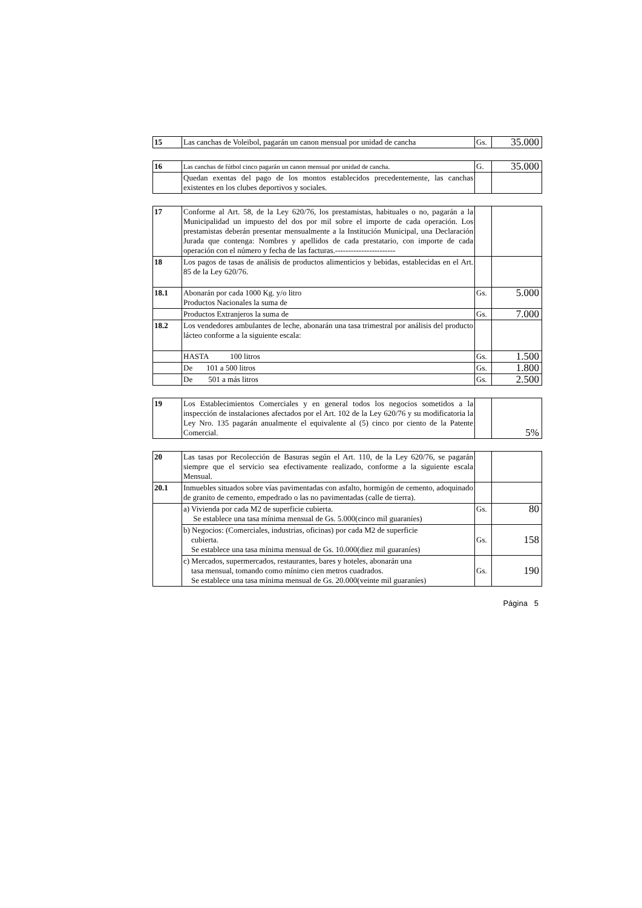| 15 | Las canchas de Voleibol, pagarán un canon mensual por unidad de cancha | Gs. | 35.000 |
| 16 | Las canchas de fútbol cinco pagarán un canon mensual por unidad de cancha. | G. | 35.000 |
| | Quedan exentas del pago de los montos establecidos precedentemente, las canchas existentes en los clubes deportivos y sociales. | | |
| 17 | Conforme al Art. 58, de la Ley 620/76, los prestamistas, habituales o no, pagarán a la Municipalidad un impuesto del dos por mil sobre el importe de cada operación. Los prestamistas deberán presentar mensualmente a la Institución Municipal, una Declaración Jurada que contenga: Nombres y apellidos de cada prestatario, con importe de cada operación con el número y fecha de las facturas.----------------------- | | |
| 18 | Los pagos de tasas de análisis de productos alimenticios y bebidas, establecidas en el Art. 85 de la Ley 620/76. | | |
| 18.1 | Abonarán por cada 1000 Kg. y/o litro Productos Nacionales la suma de | Gs. | 5.000 |
| | Productos Extranjeros la suma de | Gs. | 7.000 |
| 18.2 | Los vendedores ambulantes de leche, abonarán una tasa trimestral por análisis del producto lácteo conforme a la siguiente escala: | | |
| | HASTA 100 litros | Gs. | 1.500 |
| | De 101 a 500 litros | Gs. | 1.800 |
| | De 501 a más litros | Gs. | 2.500 |
| 19 | Los Establecimientos Comerciales y en general todos los negocios sometidos a la inspección de instalaciones afectados por el Art. 102 de la Ley 620/76 y su modificatoria la Ley Nro. 135 pagarán anualmente el equivalente al (5) cinco por ciento de la Patente Comercial. | | 5% |
| 20 | Las tasas por Recolección de Basuras según el Art. 110, de la Ley 620/76, se pagarán siempre que el servicio sea efectivamente realizado, conforme a la siguiente escala Mensual. | | |
| 20.1 | Inmuebles situados sobre vías pavimentadas con asfalto, hormigón de cemento, adoquinado de granito de cemento, empedrado o las no pavimentadas (calle de tierra). | | |
| | a) Vivienda por cada M2 de superficie cubierta. Se establece una tasa mínima mensual de Gs. 5.000(cinco mil guaraníes) | Gs. | 80 |
| | b) Negocios: (Comerciales, industrias, oficinas) por cada M2 de superficie cubierta. Se establece una tasa mínima mensual de Gs. 10.000(diez mil guaraníes) | Gs. | 158 |
| | c) Mercados, supermercados, restaurantes, bares y hoteles, abonarán una tasa mensual, tomando como mínimo cien metros cuadrados. Se establece una tasa mínima mensual de Gs. 20.000(veinte mil guaraníes) | Gs. | 190 |
Página 5